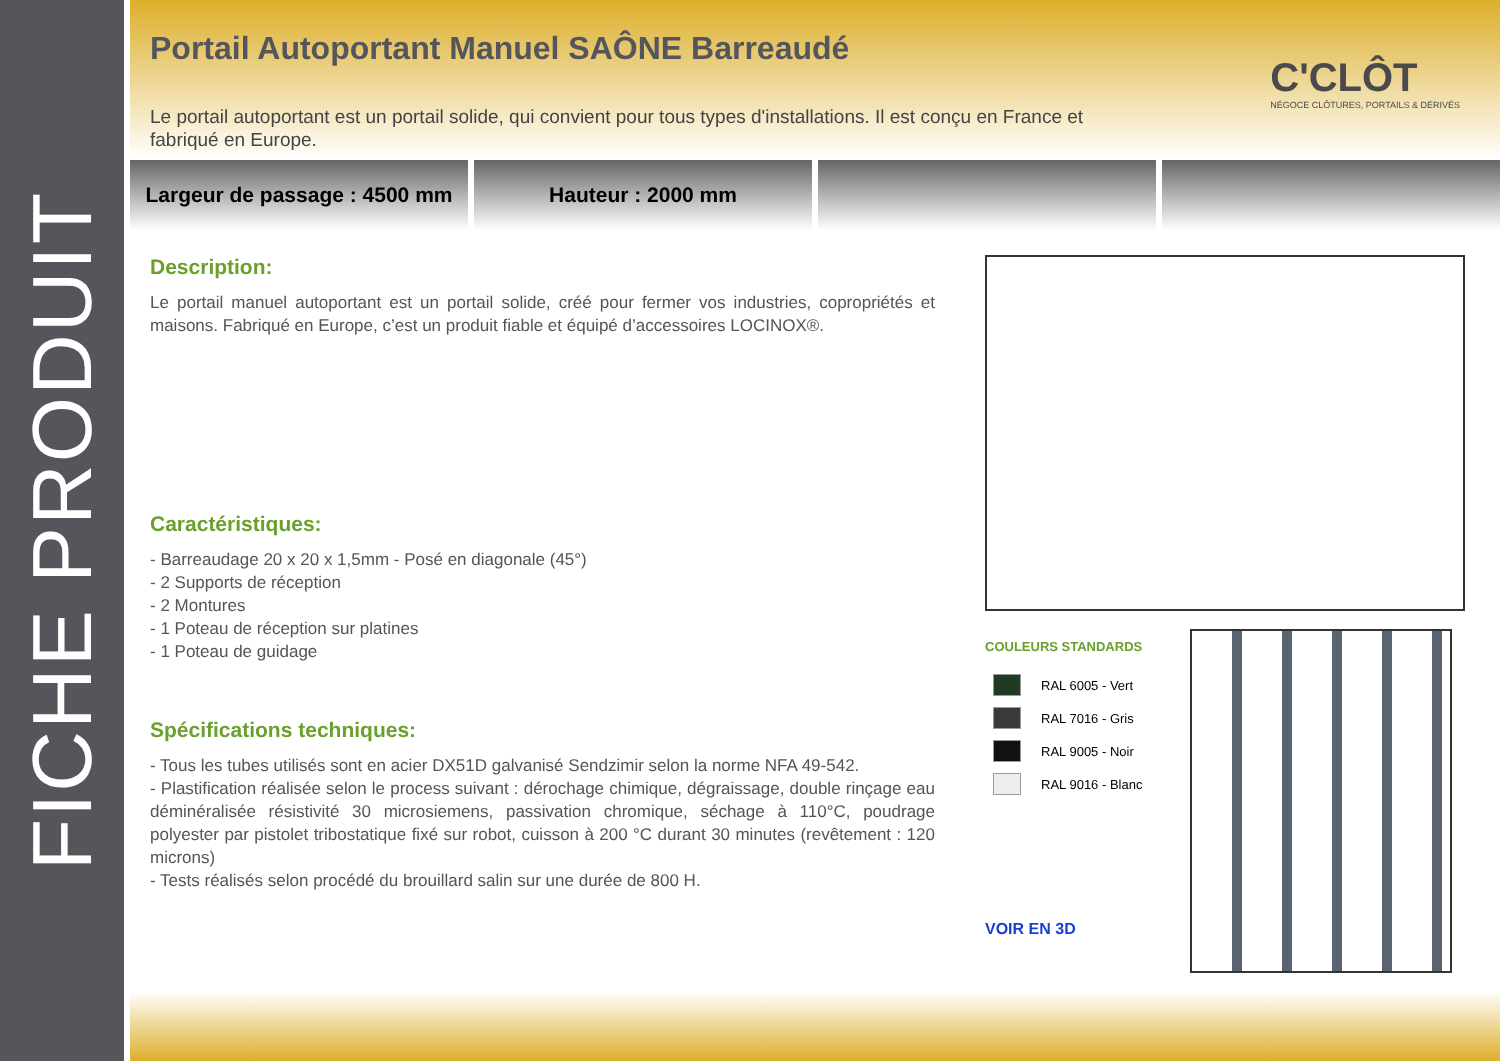FICHE PRODUIT
Portail Autoportant Manuel SAÔNE Barreaudé
C'CLÔT
NÉGOCE CLÔTURES, PORTAILS & DÉRIVÉS
Le portail autoportant est un portail solide, qui convient pour tous types d'installations. Il est conçu en France et fabriqué en Europe.
Largeur de passage : 4500 mm Hauteur : 2000 mm
Description:
Le portail manuel autoportant est un portail solide, créé pour fermer vos industries, copropriétés et maisons. Fabriqué en Europe, c’est un produit fiable et équipé d’accessoires LOCINOX®.
Caractéristiques:
- Barreaudage 20 x 20 x 1,5mm - Posé en diagonale (45°)
- 2 Supports de réception
- 2 Montures
- 1 Poteau de réception sur platines
- 1 Poteau de guidage
Spécifications techniques:
- Tous les tubes utilisés sont en acier DX51D galvanisé Sendzimir selon la norme NFA 49-542.
- Plastification réalisée selon le process suivant : dérochage chimique, dégraissage, double rinçage eau déminéralisée résistivité 30 microsiemens, passivation chromique, séchage à 110°C, poudrage polyester par pistolet tribostatique fixé sur robot, cuisson à 200 °C durant 30 minutes (revêtement : 120 microns)
- Tests réalisés selon procédé du brouillard salin sur une durée de 800 H.
COULEURS STANDARDS
RAL 6005 - Vert
RAL 7016 - Gris
RAL 9005 - Noir
RAL 9016 - Blanc
VOIR EN 3D